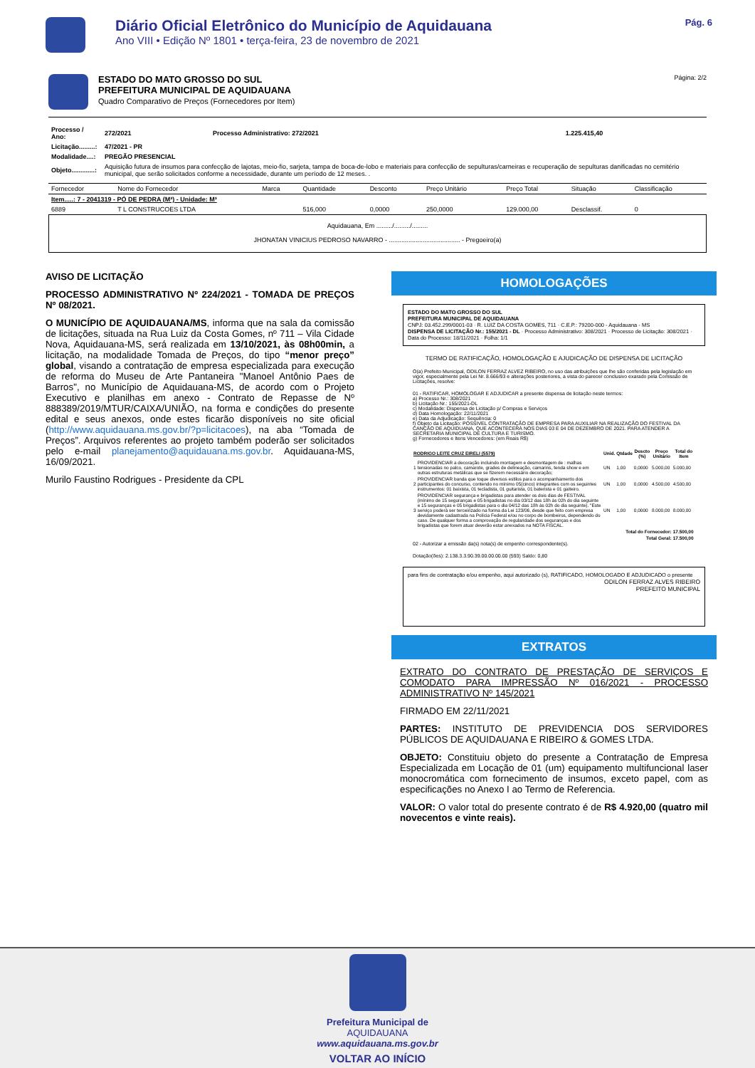Diário Oficial Eletrônico do Município de Aquidauana
Ano VIII • Edição Nº 1801 • terça-feira, 23 de novembro de 2021
Pág. 6
ESTADO DO MATO GROSSO DO SUL
PREFEITURA MUNICIPAL DE AQUIDAUANA
Quadro Comparativo de Preços (Fornecedores por Item)
Página: 2/2
| Processo / Ano: | 272/2021 | Processo Administrativo: 272/2021 | 1.225.415,40 |
| Licitação.........: | 47/2021 - PR | | |
| Modalidade....: | PREGÃO PRESENCIAL | | |
| Objeto.............: | Aquisição futura de insumos para confecção de lajotas, meio-fio, sarjeta, tampa de boca-de-lobo e materiais para confecção de sepulturas/carneiras e recuperação de sepulturas danificadas no cemitério municipal, que serão solicitados conforme a necessidade, durante um período de 12 meses. . | | |
| Fornecedor | Nome do Fornecedor | Marca | Quantidade | Desconto | Preço Unitário | Preço Total | Situação | Classificação |
| --- | --- | --- | --- | --- | --- | --- | --- | --- |
| Item.....: 7 - 2041319 - PÓ DE PEDRA (M³) - Unidade: M³ | | | | | | | | |
| 6889 | T L CONSTRUCOES LTDA | | 516,000 | 0,0000 | 250,0000 | 129.000,00 | Desclassif. | 0 |
Aquidauana, Em ........./........./.........
JHONATAN VINICIUS PEDROSO NAVARRO - ........................................ - Pregoeiro(a)
AVISO DE LICITAÇÃO
PROCESSO ADMINISTRATIVO Nº 224/2021 - TOMADA DE PREÇOS Nº 08/2021.
O MUNICÍPIO DE AQUIDAUANA/MS, informa que na sala da comissão de licitações, situada na Rua Luiz da Costa Gomes, nº 711 – Vila Cidade Nova, Aquidauana-MS, será realizada em 13/10/2021, às 08h00min, a licitação, na modalidade Tomada de Preços, do tipo “menor preço” global, visando a contratação de empresa especializada para execução de reforma do Museu de Arte Pantaneira "Manoel Antônio Paes de Barros", no Município de Aquidauana-MS, de acordo com o Projeto Executivo e planilhas em anexo - Contrato de Repasse de Nº 888389/2019/MTUR/CAIXA/UNIÃO, na forma e condições do presente edital e seus anexos, onde estes ficarão disponíveis no site oficial (http://www.aquidauana.ms.gov.br/?p=licitacoes), na aba “Tomada de Preços”. Arquivos referentes ao projeto também poderão ser solicitados pelo e-mail planejamento@aquidauana.ms.gov.br. Aquidauana-MS, 16/09/2021.
Murilo Faustino Rodrigues - Presidente da CPL
HOMOLOGAÇÕES
ESTADO DO MATO GROSSO DO SUL
PREFEITURA MUNICIPAL DE AQUIDAUANA
CNPJ: 03.452.299/0001-03 · R. LUIZ DA COSTA GOMES, 711 · C.E.P.: 79200-000 - Aquidauana - MS
DISPENSA DE LICITAÇÃO Nr.: 155/2021 - DL · Processo Administrativo: 308/2021 · Processo de Licitação: 308/2021 · Data do Processo: 18/11/2021 · Folha: 1/1
TERMO DE RATIFICAÇÃO, HOMOLOGAÇÃO E AJUDICAÇÃO DE DISPENSA DE LICITAÇÃO
O(a) Prefeito Municipal, ODILON FERRAZ ALVEZ RIBEIRO, no uso das atribuições que lhe são conferidas pela legislação em vigor, especialmente pela Lei Nr. 8.666/93 e alterações posteriores, a vista do parecer conclusivo exarado pela Comissão de Licitações, resolve:
01 - RATIFICAR, HOMOLOGAR E ADJUDICAR a presente dispensa de licitação neste termos:
a) Processo Nr.: 308/2021
b) Licitação Nr.: 155/2021-DL
c) Modalidade: Dispensa de Licitação p/ Compras e Serviços
d) Data Homologação: 22/11/2021
e) Data da Adjudicação: Sequência: 0
f) Objeto da Licitação: POSSIVEL CONTRATAÇÃO DE EMPRESA PARA AUXILIAR NA REALIZAÇÃO DO FESTIVAL DA CANÇÃO DE AQUIDUANA, QUE ACONTECERÁ NOS DIAS 03 E 04 DE DEZEMBRO DE 2021. PARA ATENDER A SECRETARIA MUNICIPAL DE CULTURA E TURISMO.
g) Fornecedores e Itens Vencedores: (em Reais R$)
| RODRIGO LEITE CRUZ EIRELI (5579) | | Unid. | Qtdade | Descto (%) | Preço Unitário | Total do Item |
| --- | --- | --- | --- | --- | --- | --- |
| 1 | PROVIDENCIAR a decoração incluindo montagem e desmontagem de : malhas tensionadas no palco, camarote, grades de delineação, camarins, tenda show e em outras estruturas metálicas que se fizerem necessário decoração; | UN | 1,00 | 0,0000 | 5.000,00 | 5.000,00 |
| 2 | PROVIDENCIAR banda que toque diversos estilos para o acompanhamento dos participantes do concurso, contendo no mínimo 05(cinco) integrantes com os seguintes instrumentos: 01 baixista, 01 tecladista, 01 guitarista, 01 baterista e 01 gaiteiro. | UN | 1,00 | 0,0000 | 4.500,00 | 4.500,00 |
| 3 | PROVIDENCIAR segurança e brigadistas para atender os dois dias de FESTIVAL (mínimo de 15 seguranças e 05 brigadistas no dia 03/12 das 18h às 02h do dia seguinte e 15 seguranças e 05 brigadistas para o dia 04/12 das 18h às 02h do dia seguinte). "Este serviço poderá ser terceirizado na forma da Lei 123/06, desde que feito com empresa devidamente cadastrada na Polícia Federal e/ou no corpo de bombeiros, dependendo do caso. De qualquer forma a comprovação de regularidade dos seguranças e dos brigadistas que forem atuar deverão estar anexados na NOTA FISCAL. | UN | 1,00 | 0,0000 | 8.000,00 | 8.000,00 |
| Total do Fornecedor: | | | | | | 17.500,00 |
| Total Geral: | | | | | | 17.500,00 |
02 - Autorizar a emissão da(s) nota(s) de empenho correspondente(s).
Dotação(ões): 2.138.3.3.90.39.00.00.00.00 (593) Saldo: 0,80
para fins de contratação e/ou empenho, aqui autorizado (s), RATIFICADO, HOMOLOGADO E ADJUDICADO o presente
ODILON FERRAZ ALVES RIBEIRO
PREFEITO MUNICIPAL
EXTRATOS
EXTRATO DO CONTRATO DE PRESTAÇÃO DE SERVIÇOS E COMODATO PARA IMPRESSÃO Nº 016/2021 - PROCESSO ADMINISTRATIVO Nº 145/2021
FIRMADO EM 22/11/2021
PARTES: INSTITUTO DE PREVIDENCIA DOS SERVIDORES PÚBLICOS DE AQUIDAUANA E RIBEIRO & GOMES LTDA.
OBJETO: Constituiu objeto do presente a Contratação de Empresa Especializada em Locação de 01 (um) equipamento multifuncional laser monocromática com fornecimento de insumos, exceto papel, com as especificações no Anexo I ao Termo de Referencia.
VALOR: O valor total do presente contrato é de R$ 4.920,00 (quatro mil novecentos e vinte reais).
Prefeitura Municipal de
AQUIDAUANA
www.aquidauana.ms.gov.br
VOLTAR AO INÍCIO